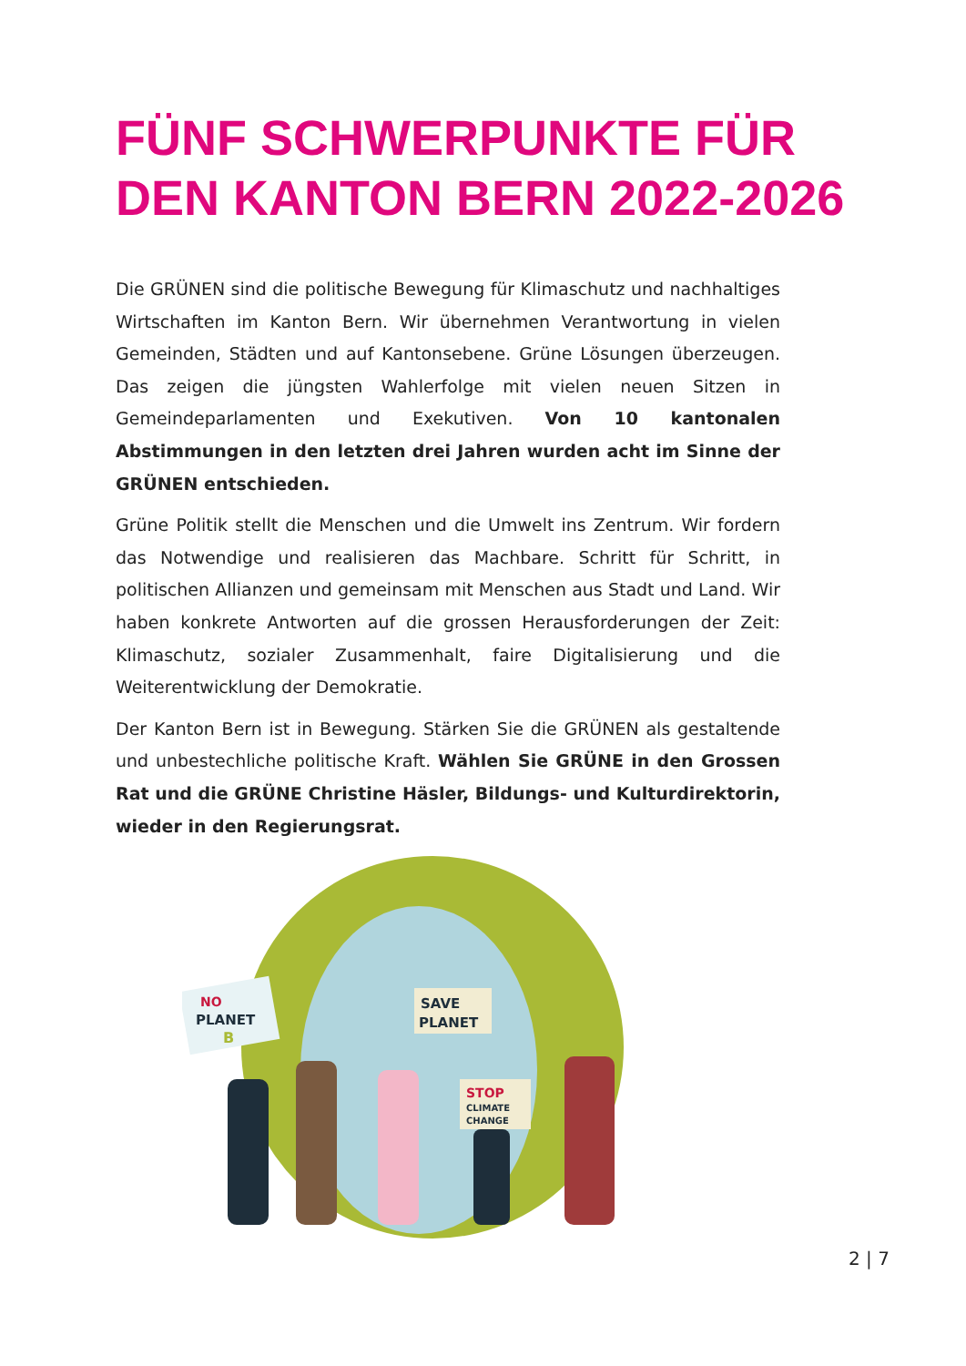FÜNF SCHWERPUNKTE FÜR DEN KANTON BERN 2022-2026
Die GRÜNEN sind die politische Bewegung für Klimaschutz und nachhaltiges Wirtschaften im Kanton Bern. Wir übernehmen Verantwortung in vielen Gemeinden, Städten und auf Kantonsebene. Grüne Lösungen überzeugen. Das zeigen die jüngsten Wahlerfolge mit vielen neuen Sitzen in Gemeindeparlamenten und Exekutiven. Von 10 kantonalen Abstimmungen in den letzten drei Jahren wurden acht im Sinne der GRÜNEN entschieden.
Grüne Politik stellt die Menschen und die Umwelt ins Zentrum. Wir fordern das Notwendige und realisieren das Machbare. Schritt für Schritt, in politischen Allianzen und gemeinsam mit Menschen aus Stadt und Land. Wir haben konkrete Antworten auf die grossen Herausforderungen der Zeit: Klimaschutz, sozialer Zusammenhalt, faire Digitalisierung und die Weiterentwicklung der Demokratie.
Der Kanton Bern ist in Bewegung. Stärken Sie die GRÜNEN als gestaltende und unbestechliche politische Kraft. Wählen Sie GRÜNE in den Grossen Rat und die GRÜNE Christine Häsler, Bildungs- und Kulturdirektorin, wieder in den Regierungsrat.
NO
PLANET
B
SAVE
PLANET
STOP
CLIMATE
CHANGE
2 | 7